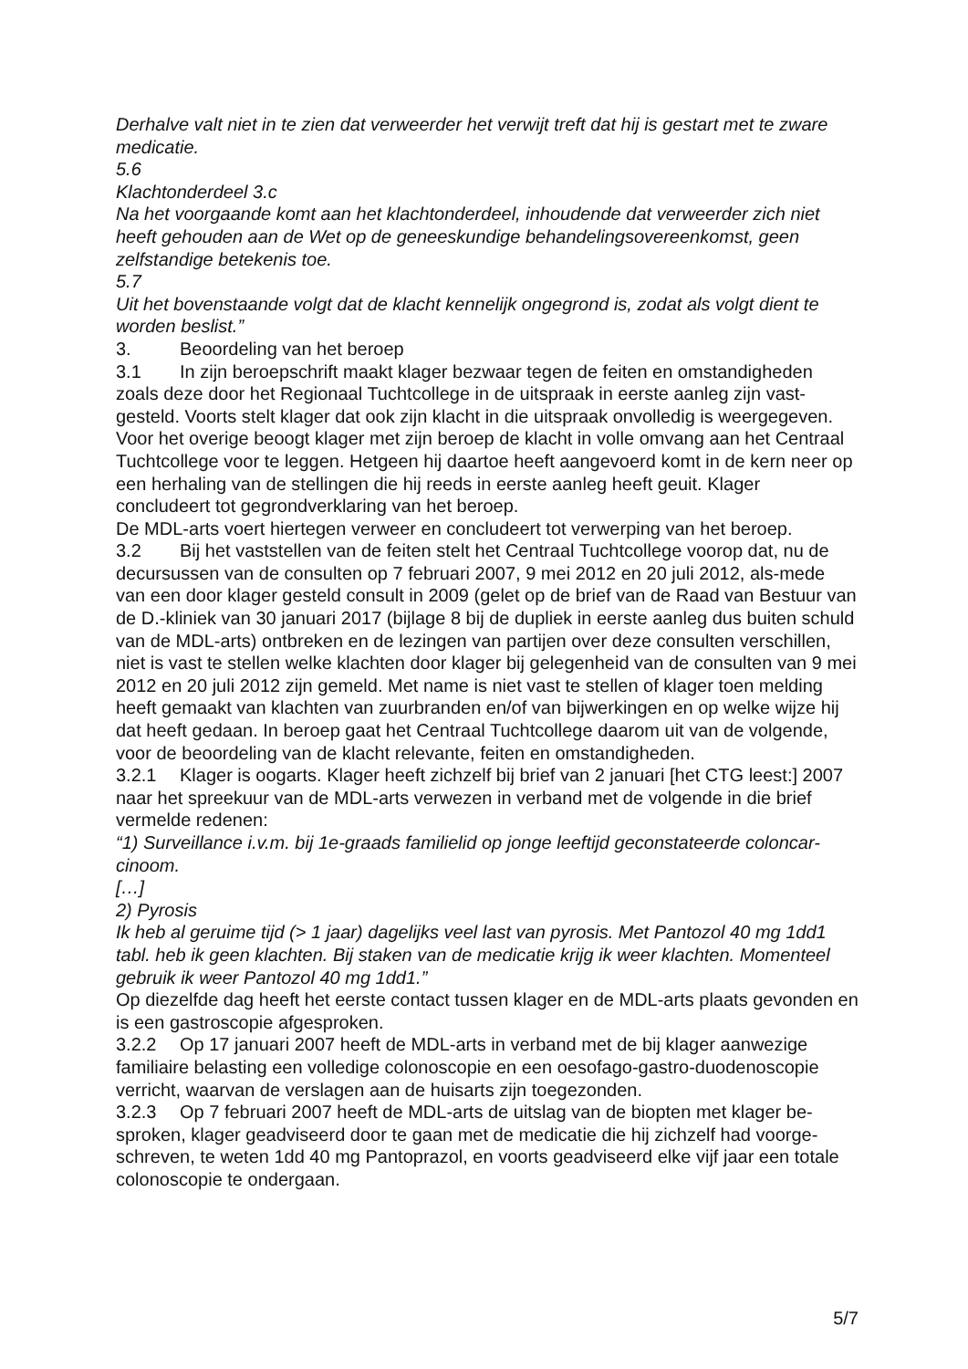Derhalve valt niet in te zien dat verweerder het verwijt treft dat hij is gestart met te zware medicatie.
5.6
Klachtonderdeel 3.c
Na het voorgaande komt aan het klachtonderdeel, inhoudende dat verweerder zich niet heeft gehouden aan de Wet op de geneeskundige behandelingsovereenkomst, geen zelfstandige betekenis toe.
5.7
Uit het bovenstaande volgt dat de klacht kennelijk ongegrond is, zodat als volgt dient te worden beslist.”
3. Beoordeling van het beroep
3.1 In zijn beroepschrift maakt klager bezwaar tegen de feiten en omstandigheden zoals deze door het Regionaal Tuchtcollege in de uitspraak in eerste aanleg zijn vast-gesteld. Voorts stelt klager dat ook zijn klacht in die uitspraak onvolledig is weergegeven. Voor het overige beoogt klager met zijn beroep de klacht in volle omvang aan het Centraal Tuchtcollege voor te leggen. Hetgeen hij daartoe heeft aangevoerd komt in de kern neer op een herhaling van de stellingen die hij reeds in eerste aanleg heeft geuit. Klager concludeert tot gegrondverklaring van het beroep.
De MDL-arts voert hiertegen verweer en concludeert tot verwerping van het beroep.
3.2 Bij het vaststellen van de feiten stelt het Centraal Tuchtcollege voorop dat, nu de decursussen van de consulten op 7 februari 2007, 9 mei 2012 en 20 juli 2012, als-mede van een door klager gesteld consult in 2009 (gelet op de brief van de Raad van Bestuur van de D.-kliniek van 30 januari 2017 (bijlage 8 bij de dupliek in eerste aanleg dus buiten schuld van de MDL-arts) ontbreken en de lezingen van partijen over deze consulten verschillen, niet is vast te stellen welke klachten door klager bij gelegenheid van de consulten van 9 mei 2012 en 20 juli 2012 zijn gemeld. Met name is niet vast te stellen of klager toen melding heeft gemaakt van klachten van zuurbranden en/of van bijwerkingen en op welke wijze hij dat heeft gedaan. In beroep gaat het Centraal Tuchtcollege daarom uit van de volgende, voor de beoordeling van de klacht relevante, feiten en omstandigheden.
3.2.1 Klager is oogarts. Klager heeft zichzelf bij brief van 2 januari [het CTG leest:] 2007 naar het spreekuur van de MDL-arts verwezen in verband met de volgende in die brief vermelde redenen:
“1) Surveillance i.v.m. bij 1e-graads familielid op jonge leeftijd geconstateerde coloncar-cinoom.
[…]
2) Pyrosis
Ik heb al geruime tijd (> 1 jaar) dagelijks veel last van pyrosis. Met Pantozol 40 mg 1dd1 tabl. heb ik geen klachten. Bij staken van de medicatie krijg ik weer klachten. Momenteel gebruik ik weer Pantozol 40 mg 1dd1.”
Op diezelfde dag heeft het eerste contact tussen klager en de MDL-arts plaats gevonden en is een gastroscopie afgesproken.
3.2.2 Op 17 januari 2007 heeft de MDL-arts in verband met de bij klager aanwezige familiaire belasting een volledige colonoscopie en een oesofago-gastro-duodenoscopie verricht, waarvan de verslagen aan de huisarts zijn toegezonden.
3.2.3 Op 7 februari 2007 heeft de MDL-arts de uitslag van de biopten met klager be-sproken, klager geadviseerd door te gaan met de medicatie die hij zichzelf had voorge-schreven, te weten 1dd 40 mg Pantoprazol, en voorts geadviseerd elke vijf jaar een totale colonoscopie te ondergaan.
5/7